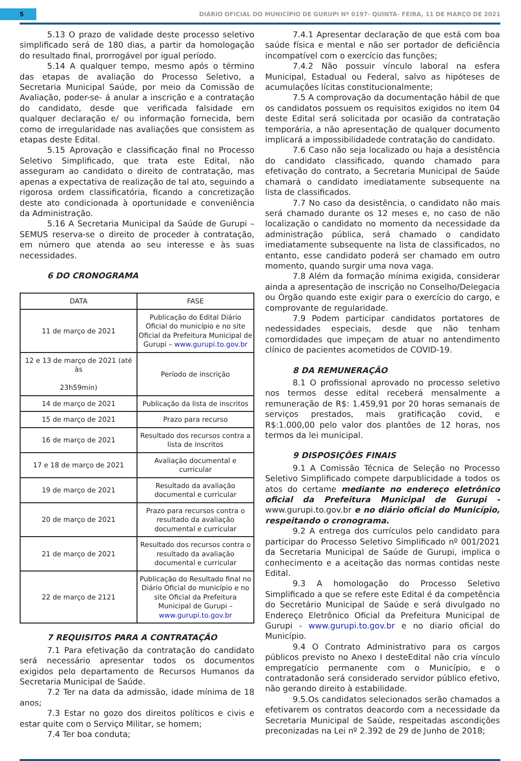5
DIÁRIO OFICIAL DO MUNICÍPIO DE GURUPI Nº 0197- QUINTA- FEIRA, 11 DE MARÇO DE 2021
5.13 O prazo de validade deste processo seletivo simplificado será de 180 dias, a partir da homologação do resultado final, prorrogável por igual período.
5.14 A qualquer tempo, mesmo após o término das etapas de avaliação do Processo Seletivo, a Secretaria Municipal Saúde, por meio da Comissão de Avaliação, poder-se- á anular a inscrição e a contratação do candidato, desde que verificada falsidade em qualquer declaração e/ ou informação fornecida, bem como de irregularidade nas avaliações que consistem as etapas deste Edital.
5.15 Aprovação e classificação final no Processo Seletivo Simplificado, que trata este Edital, não asseguram ao candidato o direito de contratação, mas apenas a expectativa de realização de tal ato, seguindo a rigorosa ordem classificatória, ficando a concretização deste ato condicionada à oportunidade e conveniência da Administração.
5.16 A Secretaria Municipal da Saúde de Gurupi – SEMUS reserva-se o direito de proceder à contratação, em número que atenda ao seu interesse e às suas necessidades.
6 DO CRONOGRAMA
| DATA | FASE |
| 11 de março de 2021 | Publicação do Edital Diário Oficial do município e no site Oficial da Prefeitura Municipal de Gurupi – www.gurupi.to.gov.br |
| 12 e 13 de março de 2021 (até às 23h59min) | Período de inscrição |
| 14 de março de 2021 | Publicação da lista de inscritos |
| 15 de março de 2021 | Prazo para recurso |
| 16 de março de 2021 | Resultado dos recursos contra a lista de inscritos |
| 17 e 18 de março de 2021 | Avaliação documental e curricular |
| 19 de março de 2021 | Resultado da avaliação documental e curricular |
| 20 de março de 2021 | Prazo para recursos contra o resultado da avaliação documental e curricular |
| 21 de março de 2021 | Resultado dos recursos contra o resultado da avaliação documental e curricular |
| 22 de março de 2121 | Publicação do Resultado final no Diário Oficial do município e no site Oficial da Prefeitura Municipal de Gurupi – www.gurupi.to.gov.br |
7 REQUISITOS PARA A CONTRATAÇÃO
7.1 Para efetivação da contratação do candidato será necessário apresentar todos os documentos exigidos pelo departamento de Recursos Humanos da Secretaria Municipal de Saúde.
7.2 Ter na data da admissão, idade mínima de 18 anos;
7.3 Estar no gozo dos direitos políticos e civis e estar quite com o Serviço Militar, se homem;
7.4 Ter boa conduta;
7.4.1 Apresentar declaração de que está com boa saúde física e mental e não ser portador de deficiência incompatível com o exercício das funções;
7.4.2 Não possuir vínculo laboral na esfera Municipal, Estadual ou Federal, salvo as hipóteses de acumulações lícitas constitucionalmente;
7.5 A comprovação da documentação hábil de que os candidatos possuem os requisitos exigidos no item 04 deste Edital será solicitada por ocasião da contratação temporária, a não apresentação de qualquer documento implicará a impossibilidadede contratação do candidato.
7.6 Caso não seja localizado ou haja a desistência do candidato classificado, quando chamado para efetivação do contrato, a Secretaria Municipal de Saúde chamará o candidato imediatamente subsequente na lista de classificados.
7.7 No caso da desistência, o candidato não mais será chamado durante os 12 meses e, no caso de não localização o candidato no momento da necessidade da administração pública, será chamado o candidato imediatamente subsequente na lista de classificados, no entanto, esse candidato poderá ser chamado em outro momento, quando surgir uma nova vaga.
7.8 Além da formação mínima exigida, considerar ainda a apresentação de inscrição no Conselho/Delegacia ou Órgão quando este exigir para o exercício do cargo, e comprovante de regularidade.
7.9 Podem participar candidatos portatores de nedessidades especiais, desde que não tenham comordidades que impeçam de atuar no antendimento clínico de pacientes acometidos de COVID-19.
8 DA REMUNERAÇÃO
8.1 O profissional aprovado no processo seletivo nos termos desse edital receberá mensalmente a remuneração de R$: 1.459,91 por 20 horas semanais de serviços prestados, mais gratificação covid, e R$:1.000,00 pelo valor dos plantões de 12 horas, nos termos da lei municipal.
9 DISPOSIÇÕES FINAIS
9.1 A Comissão Técnica de Seleção no Processo Seletivo Simplificado compete darpublicidade a todos os atos do certame mediante no endereço eletrônico oficial da Prefeitura Municipal de Gurupi - www.gurupi.to.gov.br e no diário oficial do Município, respeitando o cronograma.
9.2 A entrega dos currículos pelo candidato para participar do Processo Seletivo Simplificado nº 001/2021 da Secretaria Municipal de Saúde de Gurupi, implica o conhecimento e a aceitação das normas contidas neste Edital.
9.3 A homologação do Processo Seletivo Simplificado a que se refere este Edital é da competência do Secretário Municipal de Saúde e será divulgado no Endereço Eletrônico Oficial da Prefeitura Municipal de Gurupi - www.gurupi.to.gov.br e no diario oficial do Município.
9.4 O Contrato Administrativo para os cargos públicos previsto no Anexo I desteEdital não cria vínculo empregatício permanente com o Município, e o contratadonão será considerado servidor público efetivo, não gerando direito à estabilidade.
9.5.Os candidatos selecionados serão chamados a efetivarem os contratos deacordo com a necessidade da Secretaria Municipal de Saúde, respeitadas ascondições preconizadas na Lei nº 2.392 de 29 de Junho de 2018;